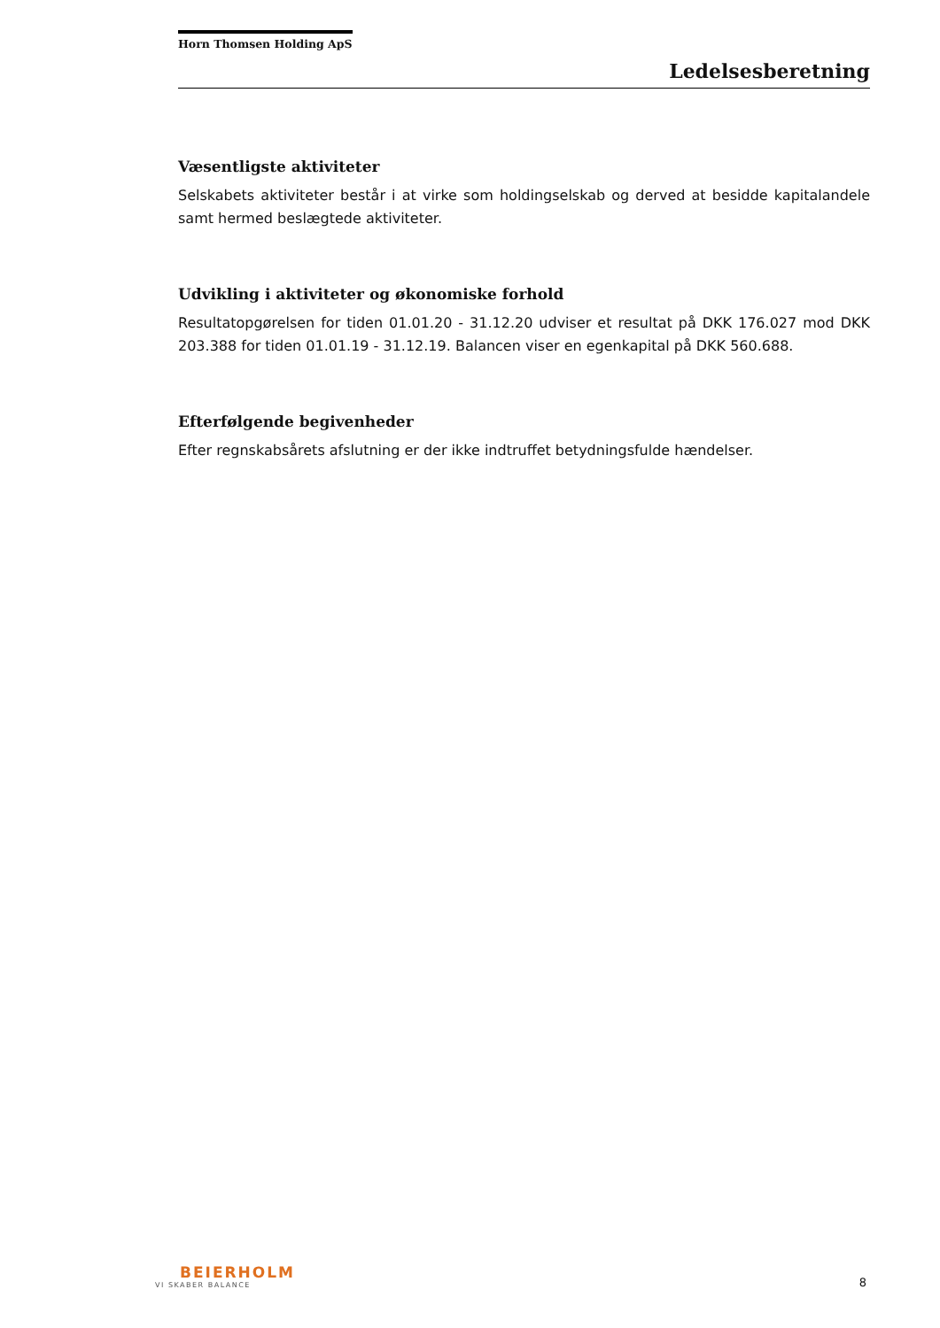Horn Thomsen Holding ApS
Ledelsesberetning
Væsentligste aktiviteter
Selskabets aktiviteter består i at virke som holdingselskab og derved at besidde kapitalandele samt hermed beslægtede aktiviteter.
Udvikling i aktiviteter og økonomiske forhold
Resultatopgørelsen for tiden 01.01.20 - 31.12.20 udviser et resultat på DKK 176.027 mod DKK 203.388 for tiden 01.01.19 - 31.12.19. Balancen viser en egenkapital på DKK 560.688.
Efterfølgende begivenheder
Efter regnskabsårets afslutning er der ikke indtruffet betydningsfulde hændelser.
BEIERHOLM
VI SKABER BALANCE
8